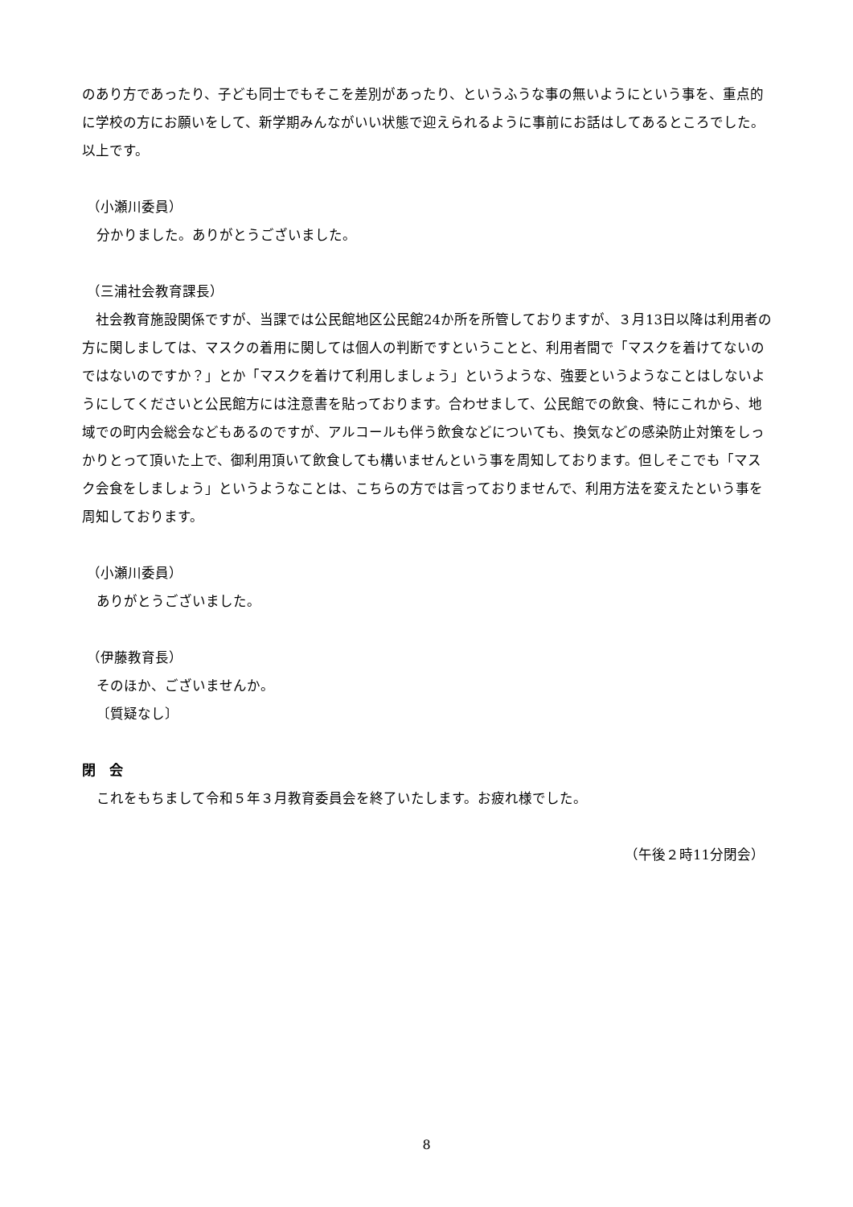のあり方であったり、子ども同士でもそこを差別があったり、というふうな事の無いようにという事を、重点的に学校の方にお願いをして、新学期みんながいい状態で迎えられるように事前にお話はしてあるところでした。以上です。
（小瀬川委員）
分かりました。ありがとうございました。
（三浦社会教育課長）
　社会教育施設関係ですが、当課では公民館地区公民館24か所を所管しておりますが、３月13日以降は利用者の方に関しましては、マスクの着用に関しては個人の判断ですということと、利用者間で「マスクを着けてないのではないのですか？」とか「マスクを着けて利用しましょう」というような、強要というようなことはしないようにしてくださいと公民館方には注意書を貼っております。合わせまして、公民館での飲食、特にこれから、地域での町内会総会などもあるのですが、アルコールも伴う飲食などについても、換気などの感染防止対策をしっかりとって頂いた上で、御利用頂いて飲食しても構いませんという事を周知しております。但しそこでも「マスク会食をしましょう」というようなことは、こちらの方では言っておりませんで、利用方法を変えたという事を周知しております。
（小瀬川委員）
ありがとうございました。
（伊藤教育長）
そのほか、ございませんか。
〔質疑なし〕
閉　会
これをもちまして令和５年３月教育委員会を終了いたします。お疲れ様でした。
（午後２時11分閉会）
8